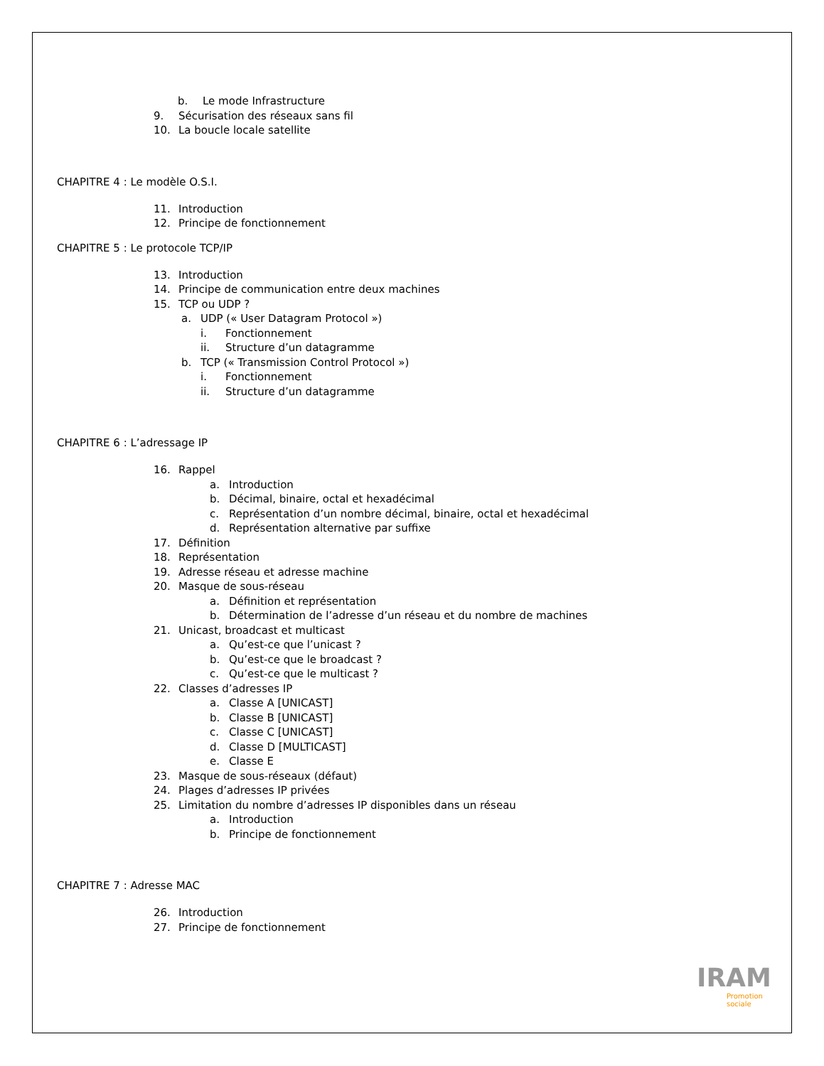b. Le mode Infrastructure
9. Sécurisation des réseaux sans fil
10. La boucle locale satellite
CHAPITRE 4 : Le modèle O.S.I.
11. Introduction
12. Principe de fonctionnement
CHAPITRE 5 : Le protocole TCP/IP
13. Introduction
14. Principe de communication entre deux machines
15. TCP ou UDP ?
a. UDP (« User Datagram Protocol »)
i. Fonctionnement
ii. Structure d’un datagramme
b. TCP (« Transmission Control Protocol »)
i. Fonctionnement
ii. Structure d’un datagramme
CHAPITRE 6 : L’adressage IP
16. Rappel
a. Introduction
b. Décimal, binaire, octal et hexadécimal
c. Représentation d’un nombre décimal, binaire, octal et hexadécimal
d. Représentation alternative par suffixe
17. Définition
18. Représentation
19. Adresse réseau et adresse machine
20. Masque de sous-réseau
a. Définition et représentation
b. Détermination de l’adresse d’un réseau et du nombre de machines
21. Unicast, broadcast et multicast
a. Qu’est-ce que l’unicast ?
b. Qu’est-ce que le broadcast ?
c. Qu’est-ce que le multicast ?
22. Classes d’adresses IP
a. Classe A [UNICAST]
b. Classe B [UNICAST]
c. Classe C [UNICAST]
d. Classe D [MULTICAST]
e. Classe E
23. Masque de sous-réseaux (défaut)
24. Plages d’adresses IP privées
25. Limitation du nombre d’adresses IP disponibles dans un réseau
a. Introduction
b. Principe de fonctionnement
CHAPITRE 7 : Adresse MAC
26. Introduction
27. Principe de fonctionnement
IRAM
Promotion
sociale